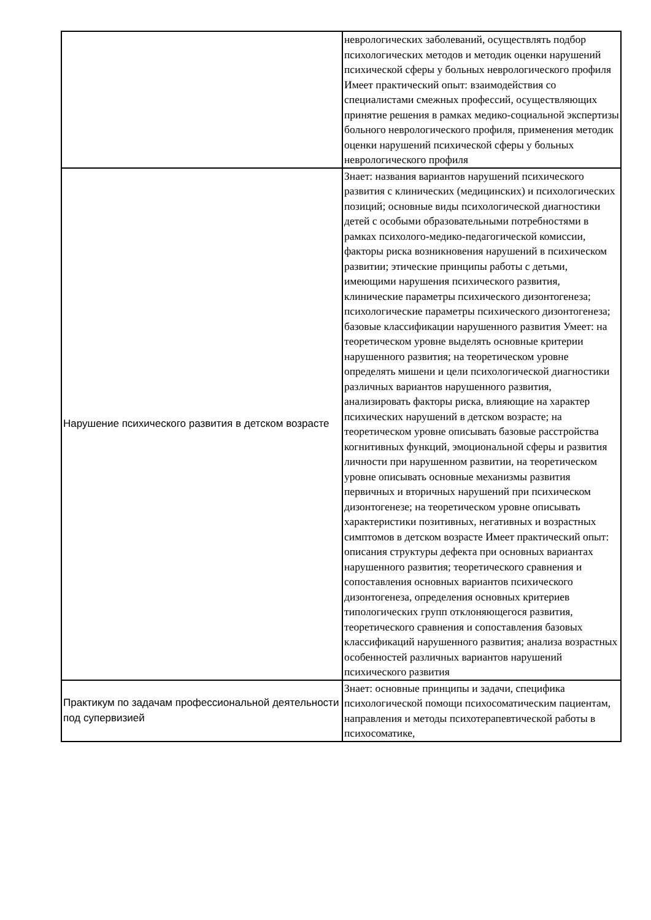| | неврологических заболеваний, осуществлять подбор психологических методов и методик оценки нарушений психической сферы у больных неврологического профиля Имеет практический опыт: взаимодействия со специалистами смежных профессий, осуществляющих принятие решения в рамках медико-социальной экспертизы больного неврологического профиля, применения методик оценки нарушений психической сферы у больных неврологического профиля |
| Нарушение психического развития в детском возрасте | Знает: названия вариантов нарушений психического развития с клинических (медицинских) и психологических позиций; основные виды психологической диагностики детей с особыми образовательными потребностями в рамках психолого-медико-педагогической комиссии, факторы риска возникновения нарушений в психическом развитии; этические принципы работы с детьми, имеющими нарушения психического развития, клинические параметры психического дизонтогенеза; психологические параметры психического дизонтогенеза; базовые классификации нарушенного развития Умеет: на теоретическом уровне выделять основные критерии нарушенного развития; на теоретическом уровне определять мишени и цели психологической диагностики различных вариантов нарушенного развития, анализировать факторы риска, влияющие на характер психических нарушений в детском возрасте; на теоретическом уровне описывать базовые расстройства когнитивных функций, эмоциональной сферы и развития личности при нарушенном развитии, на теоретическом уровне описывать основные механизмы развития первичных и вторичных нарушений при психическом дизонтогенезе; на теоретическом уровне описывать характеристики позитивных, негативных и возрастных симптомов в детском возрасте Имеет практический опыт: описания структуры дефекта при основных вариантах нарушенного развития; теоретического сравнения и сопоставления основных вариантов психического дизонтогенеза, определения основных критериев типологических групп отклоняющегося развития, теоретического сравнения и сопоставления базовых классификаций нарушенного развития; анализа возрастных особенностей различных вариантов нарушений психического развития |
| Практикум по задачам профессиональной деятельности под супервизией | Знает: основные принципы и задачи, специфика психологической помощи психосоматическим пациентам, направления и методы психотерапевтической работы в психосоматике, |